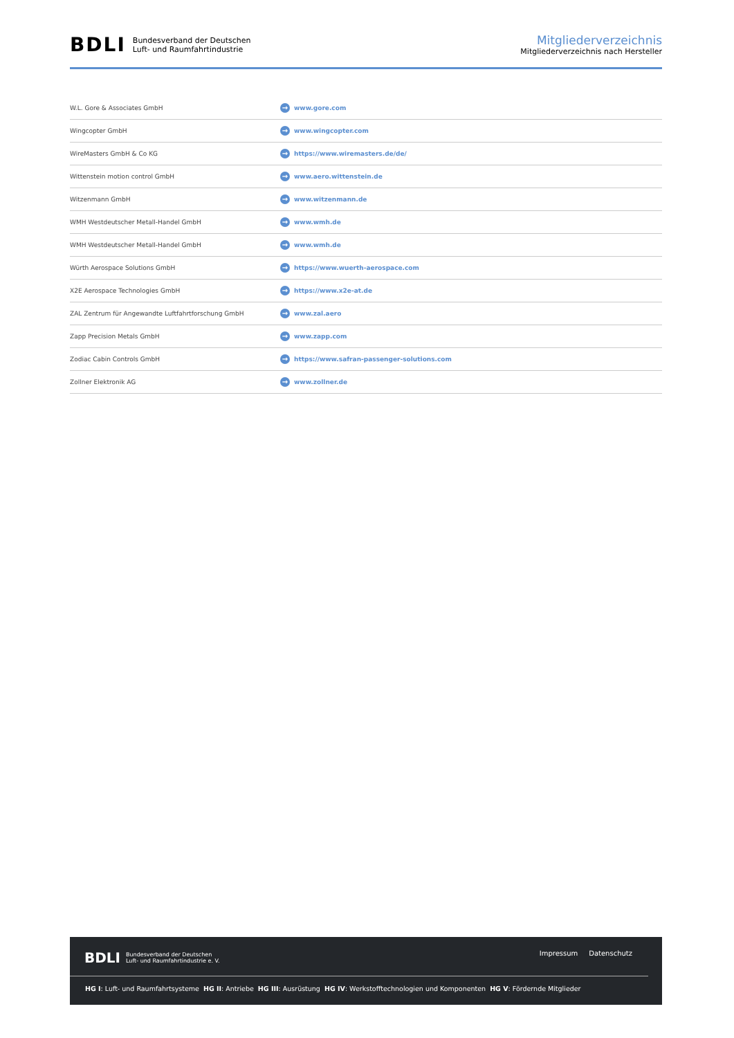BDLI Bundesverband der Deutschen
Luft- und Raumfahrtindustrie
Mitgliederverzeichnis
Mitgliederverzeichnis nach Hersteller
| W.L. Gore & Associates GmbH | → www.gore.com |
| Wingcopter GmbH | → www.wingcopter.com |
| WireMasters GmbH & Co KG | → https://www.wiremasters.de/de/ |
| Wittenstein motion control GmbH | → www.aero.wittenstein.de |
| Witzenmann GmbH | → www.witzenmann.de |
| WMH Westdeutscher Metall-Handel GmbH | → www.wmh.de |
| WMH Westdeutscher Metall-Handel GmbH | → www.wmh.de |
| Würth Aerospace Solutions GmbH | → https://www.wuerth-aerospace.com |
| X2E Aerospace Technologies GmbH | → https://www.x2e-at.de |
| ZAL Zentrum für Angewandte Luftfahrtforschung GmbH | → www.zal.aero |
| Zapp Precision Metals GmbH | → www.zapp.com |
| Zodiac Cabin Controls GmbH | → https://www.safran-passenger-solutions.com |
| Zollner Elektronik AG | → www.zollner.de |
BDLI Bundesverband der Deutschen
Luft- und Raumfahrtindustrie e. V.
Impressum Datenschutz
HG I: Luft- und Raumfahrtsysteme HG II: Antriebe HG III: Ausrüstung HG IV: Werkstofftechnologien und Komponenten HG V: Fördernde Mitglieder